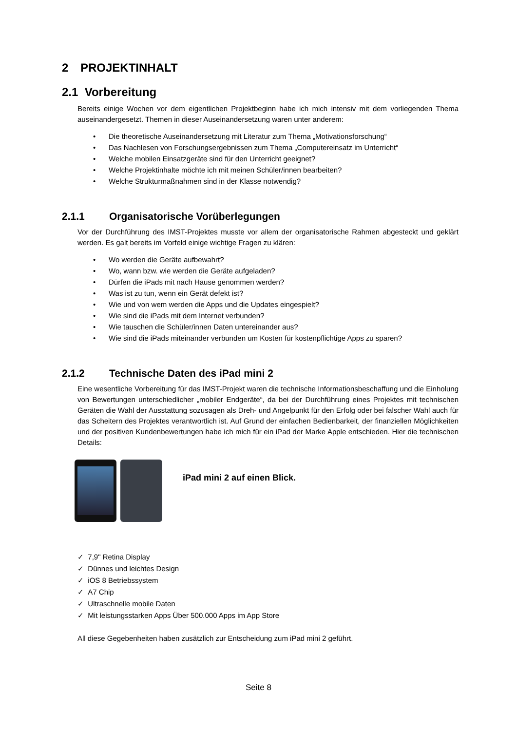2 PROJEKTINHALT
2.1 Vorbereitung
Bereits einige Wochen vor dem eigentlichen Projektbeginn habe ich mich intensiv mit dem vorliegenden Thema auseinandergesetzt. Themen in dieser Auseinandersetzung waren unter anderem:
• Die theoretische Auseinandersetzung mit Literatur zum Thema „Motivationsforschung“
• Das Nachlesen von Forschungsergebnissen zum Thema „Computereinsatz im Unterricht“
• Welche mobilen Einsatzgeräte sind für den Unterricht geeignet?
• Welche Projektinhalte möchte ich mit meinen Schüler/innen bearbeiten?
• Welche Strukturmaßnahmen sind in der Klasse notwendig?
2.1.1 Organisatorische Vorüberlegungen
Vor der Durchführung des IMST-Projektes musste vor allem der organisatorische Rahmen abgesteckt und geklärt werden. Es galt bereits im Vorfeld einige wichtige Fragen zu klären:
• Wo werden die Geräte aufbewahrt?
• Wo, wann bzw. wie werden die Geräte aufgeladen?
• Dürfen die iPads mit nach Hause genommen werden?
• Was ist zu tun, wenn ein Gerät defekt ist?
• Wie und von wem werden die Apps und die Updates eingespielt?
• Wie sind die iPads mit dem Internet verbunden?
• Wie tauschen die Schüler/innen Daten untereinander aus?
• Wie sind die iPads miteinander verbunden um Kosten für kostenpflichtige Apps zu sparen?
2.1.2 Technische Daten des iPad mini 2
Eine wesentliche Vorbereitung für das IMST-Projekt waren die technische Informationsbeschaffung und die Einholung von Bewertungen unterschiedlicher „mobiler Endgeräte“, da bei der Durchführung eines Projektes mit technischen Geräten die Wahl der Ausstattung sozusagen als Dreh- und Angelpunkt für den Erfolg oder bei falscher Wahl auch für das Scheitern des Projektes verantwortlich ist. Auf Grund der einfachen Bedienbarkeit, der finanziellen Möglichkeiten und der positiven Kundenbewertungen habe ich mich für ein iPad der Marke Apple entschieden. Hier die technischen Details:
iPad mini 2 auf einen Blick.
✓ 7,9" Retina Display
✓ Dünnes und leichtes Design
✓ iOS 8 Betriebssystem
✓ A7 Chip
✓ Ultraschnelle mobile Daten
✓ Mit leistungsstarken Apps Über 500.000 Apps im App Store
All diese Gegebenheiten haben zusätzlich zur Entscheidung zum iPad mini 2 geführt.
Seite 8